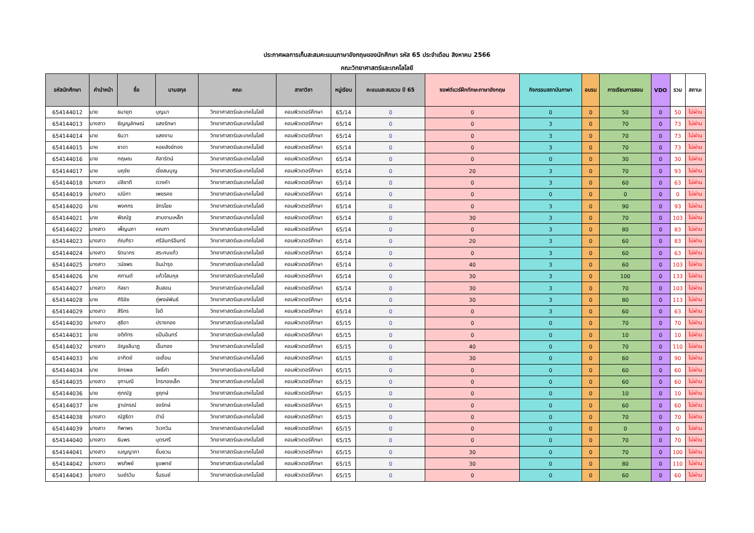ประกาศผลการเก็บสะสมคะแนนภาษาอังกฤษของนักศึกษา รหัส 65 ประจำเดือน สิงหาคม 2566
คณะวิทยาศาสตร์และเทคโลโลยี
| รหัสนักศึกษา | คำนำหน้า | ชื่อ | นามสกุล | คณะ | สาขาวิชา | หมู่เรียน | คะแนนสะสมรวม ปี 65 | ซอฟต์แวร์ฝึกทักษะภาษาอังกฤษ | กิจกรรมสถาบันภาษา | อบรม | การเรียนการสอน | VDO | รวม | สถานะ |
| --- | --- | --- | --- | --- | --- | --- | --- | --- | --- | --- | --- | --- | --- | --- |
| 654144012 | นาย | ธนายุต | บุญมา | วิทยาศาสตร์และเทคโนโลยี | คอมพิวเตอร์ศึกษา | 65/14 | 0 | 0 | 0 | 0 | 50 | 0 | 50 | ไม่ผ่าน |
| 654144013 | นางสาว | ธัญญลักษณ์ | แสงรักษา | วิทยาศาสตร์และเทคโนโลยี | คอมพิวเตอร์ศึกษา | 65/14 | 0 | 0 | 3 | 0 | 70 | 0 | 73 | ไม่ผ่าน |
| 654144014 | นาย | ธันวา | แสงงาม | วิทยาศาสตร์และเทคโนโลยี | คอมพิวเตอร์ศึกษา | 65/14 | 0 | 0 | 3 | 0 | 70 | 0 | 73 | ไม่ผ่าน |
| 654144015 | นาย | ธาดา | หอยสังข์ทอง | วิทยาศาสตร์และเทคโนโลยี | คอมพิวเตอร์ศึกษา | 65/14 | 0 | 0 | 3 | 0 | 70 | 0 | 73 | ไม่ผ่าน |
| 654144016 | นาย | กฤษณ | ศิลารัตน์ | วิทยาศาสตร์และเทคโนโลยี | คอมพิวเตอร์ศึกษา | 65/14 | 0 | 0 | 0 | 0 | 30 | 0 | 30 | ไม่ผ่าน |
| 654144017 | นาย | นฤชัย | เจี่ยสมบุญ | วิทยาศาสตร์และเทคโนโลยี | คอมพิวเตอร์ศึกษา | 65/14 | 0 | 20 | 3 | 0 | 70 | 0 | 93 | ไม่ผ่าน |
| 654144018 | นางสาว | ปลิชาติ | ดวงคำ | วิทยาศาสตร์และเทคโนโลยี | คอมพิวเตอร์ศึกษา | 65/14 | 0 | 0 | 3 | 0 | 60 | 0 | 63 | ไม่ผ่าน |
| 654144019 | นางสาว | เปมิกา | เพชรคง | วิทยาศาสตร์และเทคโนโลยี | คอมพิวเตอร์ศึกษา | 65/14 | 0 | 0 | 0 | 0 | 0 | 0 | 0 | ไม่ผ่าน |
| 654144020 | นาย | พงศกร | จักรไชย | วิทยาศาสตร์และเทคโนโลยี | คอมพิวเตอร์ศึกษา | 65/14 | 0 | 0 | 3 | 0 | 90 | 0 | 93 | ไม่ผ่าน |
| 654144021 | นาย | พีรณัฐ | สามงามเหล็ก | วิทยาศาสตร์และเทคโนโลยี | คอมพิวเตอร์ศึกษา | 65/14 | 0 | 30 | 3 | 0 | 70 | 0 | 103 | ไม่ผ่าน |
| 654144022 | นางสาว | เพ็ญนภา | คณฑา | วิทยาศาสตร์และเทคโนโลยี | คอมพิวเตอร์ศึกษา | 65/14 | 0 | 0 | 3 | 0 | 80 | 0 | 83 | ไม่ผ่าน |
| 654144023 | นางสาว | ภัณฑิรา | ศรีจันทร์อินทร์ | วิทยาศาสตร์และเทคโนโลยี | คอมพิวเตอร์ศึกษา | 65/14 | 0 | 20 | 3 | 0 | 60 | 0 | 83 | ไม่ผ่าน |
| 654144024 | นางสาว | รัตนากร | สระกบแก้ว | วิทยาศาสตร์และเทคโนโลยี | คอมพิวเตอร์ศึกษา | 65/14 | 0 | 0 | 3 | 0 | 60 | 0 | 63 | ไม่ผ่าน |
| 654144025 | นางสาว | วนัชพร | อินบำรุง | วิทยาศาสตร์และเทคโนโลยี | คอมพิวเตอร์ศึกษา | 65/14 | 0 | 40 | 3 | 0 | 60 | 0 | 103 | ไม่ผ่าน |
| 654144026 | นาย | ศกานต์ | แก้วโสมกุล | วิทยาศาสตร์และเทคโนโลยี | คอมพิวเตอร์ศึกษา | 65/14 | 0 | 30 | 3 | 0 | 100 | 0 | 133 | ไม่ผ่าน |
| 654144027 | นางสาว | กัลยา | สืบสอน | วิทยาศาสตร์และเทคโนโลยี | คอมพิวเตอร์ศึกษา | 65/14 | 0 | 30 | 3 | 0 | 70 | 0 | 103 | ไม่ผ่าน |
| 654144028 | นาย | ศิริชัย | ภู่พงษ์พันธ์ | วิทยาศาสตร์และเทคโนโลยี | คอมพิวเตอร์ศึกษา | 65/14 | 0 | 30 | 3 | 0 | 80 | 0 | 113 | ไม่ผ่าน |
| 654144029 | นางสาว | สิริกร | ใจดี | วิทยาศาสตร์และเทคโนโลยี | คอมพิวเตอร์ศึกษา | 65/14 | 0 | 0 | 3 | 0 | 60 | 0 | 63 | ไม่ผ่าน |
| 654144030 | นางสาว | สุธิดา | ปรางทอง | วิทยาศาสตร์และเทคโนโลยี | คอมพิวเตอร์ศึกษา | 65/15 | 0 | 0 | 0 | 0 | 70 | 0 | 70 | ไม่ผ่าน |
| 654144031 | นาย | อติภัทร | แป้นอินทร์ | วิทยาศาสตร์และเทคโนโลยี | คอมพิวเตอร์ศึกษา | 65/15 | 0 | 0 | 0 | 0 | 10 | 0 | 10 | ไม่ผ่าน |
| 654144032 | นางสาว | อัญชลีนาฏ | เข็มทอง | วิทยาศาสตร์และเทคโนโลยี | คอมพิวเตอร์ศึกษา | 65/15 | 0 | 40 | 0 | 0 | 70 | 0 | 110 | ไม่ผ่าน |
| 654144033 | นาย | อาทิตย์ | เจเถื่อน | วิทยาศาสตร์และเทคโนโลยี | คอมพิวเตอร์ศึกษา | 65/15 | 0 | 30 | 0 | 0 | 60 | 0 | 90 | ไม่ผ่าน |
| 654144034 | นาย | จักรพล | โพธิ์คำ | วิทยาศาสตร์และเทคโนโลยี | คอมพิวเตอร์ศึกษา | 65/15 | 0 | 0 | 0 | 0 | 60 | 0 | 60 | ไม่ผ่าน |
| 654144035 | นางสาว | จุฑามณี | ไทรทองเล็ก | วิทยาศาสตร์และเทคโนโลยี | คอมพิวเตอร์ศึกษา | 65/15 | 0 | 0 | 0 | 0 | 60 | 0 | 60 | ไม่ผ่าน |
| 654144036 | นาย | ศุภณัฐ | ชูฤกษ์ | วิทยาศาสตร์และเทคโนโลยี | คอมพิวเตอร์ศึกษา | 65/15 | 0 | 0 | 0 | 0 | 10 | 0 | 10 | ไม่ผ่าน |
| 654144037 | นาย | ฐาปกรณ์ | จงรักษ์ | วิทยาศาสตร์และเทคโนโลยี | คอมพิวเตอร์ศึกษา | 65/15 | 0 | 0 | 0 | 0 | 60 | 0 | 60 | ไม่ผ่าน |
| 654144038 | นางสาว | ณัฐธิดา | ดำมี | วิทยาศาสตร์และเทคโนโลยี | คอมพิวเตอร์ศึกษา | 65/15 | 0 | 0 | 0 | 0 | 70 | 0 | 70 | ไม่ผ่าน |
| 654144039 | นางสาว | ทิพาพร | วิเวกวิน | วิทยาศาสตร์และเทคโนโลยี | คอมพิวเตอร์ศึกษา | 65/15 | 0 | 0 | 0 | 0 | 0 | 0 | 0 | ไม่ผ่าน |
| 654144040 | นางสาว | ธันพร | บุตรศรี | วิทยาศาสตร์และเทคโนโลยี | คอมพิวเตอร์ศึกษา | 65/15 | 0 | 0 | 0 | 0 | 70 | 0 | 70 | ไม่ผ่าน |
| 654144041 | นางสาว | เบญญาภา | ยิ้มยวน | วิทยาศาสตร์และเทคโนโลยี | คอมพิวเตอร์ศึกษา | 65/15 | 0 | 30 | 0 | 0 | 70 | 0 | 100 | ไม่ผ่าน |
| 654144042 | นางสาว | พรทิพย์ | ชูแพทย์ | วิทยาศาสตร์และเทคโนโลยี | คอมพิวเตอร์ศึกษา | 65/15 | 0 | 30 | 0 | 0 | 80 | 0 | 110 | ไม่ผ่าน |
| 654144043 | นางสาว | รมย์รวิน | รื่นรมย์ | วิทยาศาสตร์และเทคโนโลยี | คอมพิวเตอร์ศึกษา | 65/15 | 0 | 0 | 0 | 0 | 60 | 0 | 60 | ไม่ผ่าน |